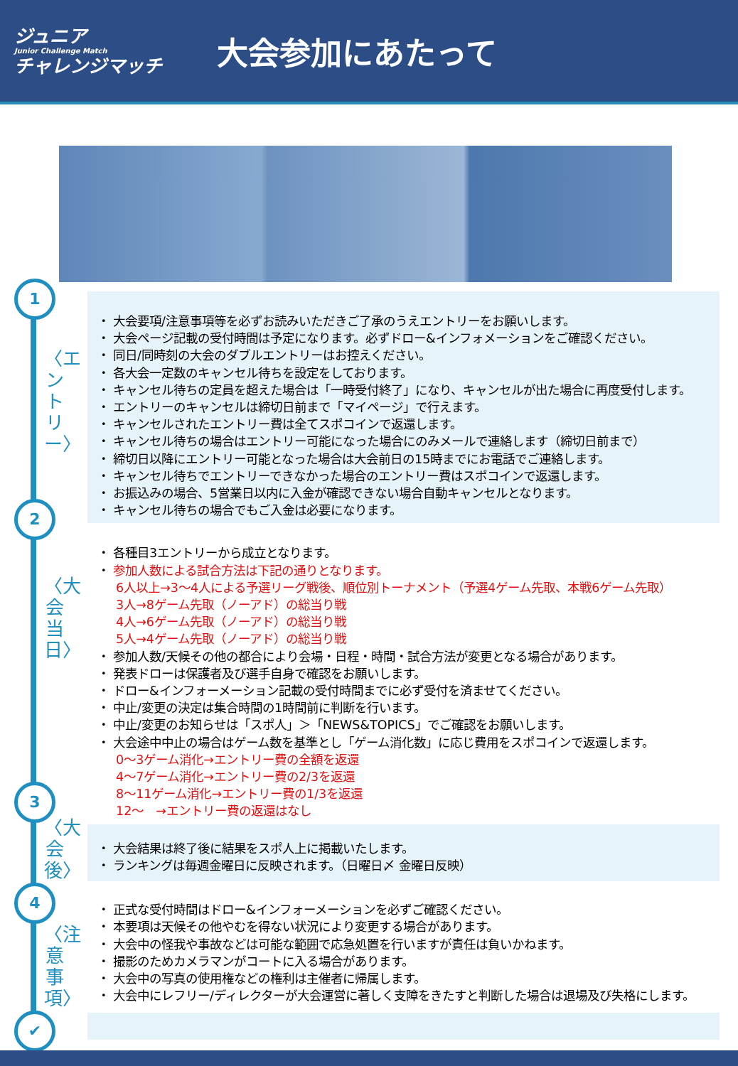ジュニア
Junior Challenge Match
チャレンジマッチ
大会参加にあたって
1
〈エントリー〉
2
〈大会当日〉
3
〈大会後〉
4
〈注意事項〉
✔
・ 大会要項/注意事項等を必ずお読みいただきご了承のうえエントリーをお願いします。
・ 大会ページ記載の受付時間は予定になります。必ずドロー&インフォメーションをご確認ください。
・ 同日/同時刻の大会のダブルエントリーはお控えください。
・ 各大会一定数のキャンセル待ちを設定をしております。
・ キャンセル待ちの定員を超えた場合は「一時受付終了」になり、キャンセルが出た場合に再度受付します。
・ エントリーのキャンセルは締切日前まで「マイページ」で行えます。
・ キャンセルされたエントリー費は全てスポコインで返還します。
・ キャンセル待ちの場合はエントリー可能になった場合にのみメールで連絡します（締切日前まで）
・ 締切日以降にエントリー可能となった場合は大会前日の15時までにお電話でご連絡します。
・ キャンセル待ちでエントリーできなかった場合のエントリー費はスポコインで返還します。
・ お振込みの場合、5営業日以内に入金が確認できない場合自動キャンセルとなります。
・ キャンセル待ちの場合でもご入金は必要になります。
・ 各種目3エントリーから成立となります。
・ 参加人数による試合方法は下記の通りとなります。
6人以上→3～4人による予選リーグ戦後、順位別トーナメント（予選4ゲーム先取、本戦6ゲーム先取）
3人→8ゲーム先取（ノーアド）の総当り戦
4人→6ゲーム先取（ノーアド）の総当り戦
5人→4ゲーム先取（ノーアド）の総当り戦
・ 参加人数/天候その他の都合により会場・日程・時間・試合方法が変更となる場合があります。
・ 発表ドローは保護者及び選手自身で確認をお願いします。
・ ドロー&インフォーメーション記載の受付時間までに必ず受付を済ませてください。
・ 中止/変更の決定は集合時間の1時間前に判断を行います。
・ 中止/変更のお知らせは「スポ人」＞「NEWS&TOPICS」でご確認をお願いします。
・ 大会途中中止の場合はゲーム数を基準とし「ゲーム消化数」に応じ費用をスポコインで返還します。
0～3ゲーム消化→エントリー費の全額を返還
4～7ゲーム消化→エントリー費の2/3を返還
8～11ゲーム消化→エントリー費の1/3を返還
12～　→エントリー費の返還はなし
・ 大会結果は終了後に結果をスポ人上に掲載いたします。
・ ランキングは毎週金曜日に反映されます。（日曜日〆 金曜日反映）
・ 正式な受付時間はドロー&インフォーメーションを必ずご確認ください。
・ 本要項は天候その他やむを得ない状況により変更する場合があります。
・ 大会中の怪我や事故などは可能な範囲で応急処置を行いますが責任は負いかねます。
・ 撮影のためカメラマンがコートに入る場合があります。
・ 大会中の写真の使用権などの権利は主催者に帰属します。
・ 大会中にレフリー/ディレクターが大会運営に著しく支障をきたすと判断した場合は退場及び失格にします。